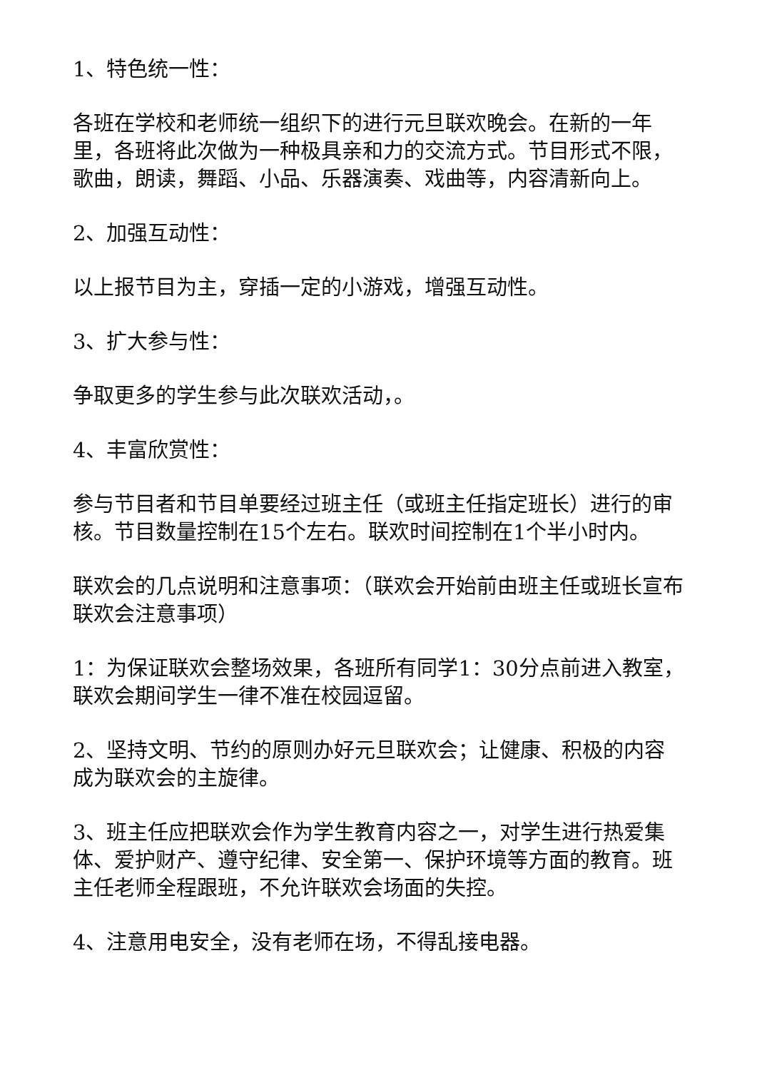1、特色统一性：
各班在学校和老师统一组织下的进行元旦联欢晚会。在新的一年里，各班将此次做为一种极具亲和力的交流方式。节目形式不限，歌曲，朗读，舞蹈、小品、乐器演奏、戏曲等，内容清新向上。
2、加强互动性：
以上报节目为主，穿插一定的小游戏，增强互动性。
3、扩大参与性：
争取更多的学生参与此次联欢活动，。
4、丰富欣赏性：
参与节目者和节目单要经过班主任（或班主任指定班长）进行的审核。节目数量控制在15个左右。联欢时间控制在1个半小时内。
联欢会的几点说明和注意事项：（联欢会开始前由班主任或班长宣布联欢会注意事项）
1：为保证联欢会整场效果，各班所有同学1：30分点前进入教室，联欢会期间学生一律不准在校园逗留。
2、坚持文明、节约的原则办好元旦联欢会；让健康、积极的内容成为联欢会的主旋律。
3、班主任应把联欢会作为学生教育内容之一，对学生进行热爱集体、爱护财产、遵守纪律、安全第一、保护环境等方面的教育。班主任老师全程跟班，不允许联欢会场面的失控。
4、注意用电安全，没有老师在场，不得乱接电器。